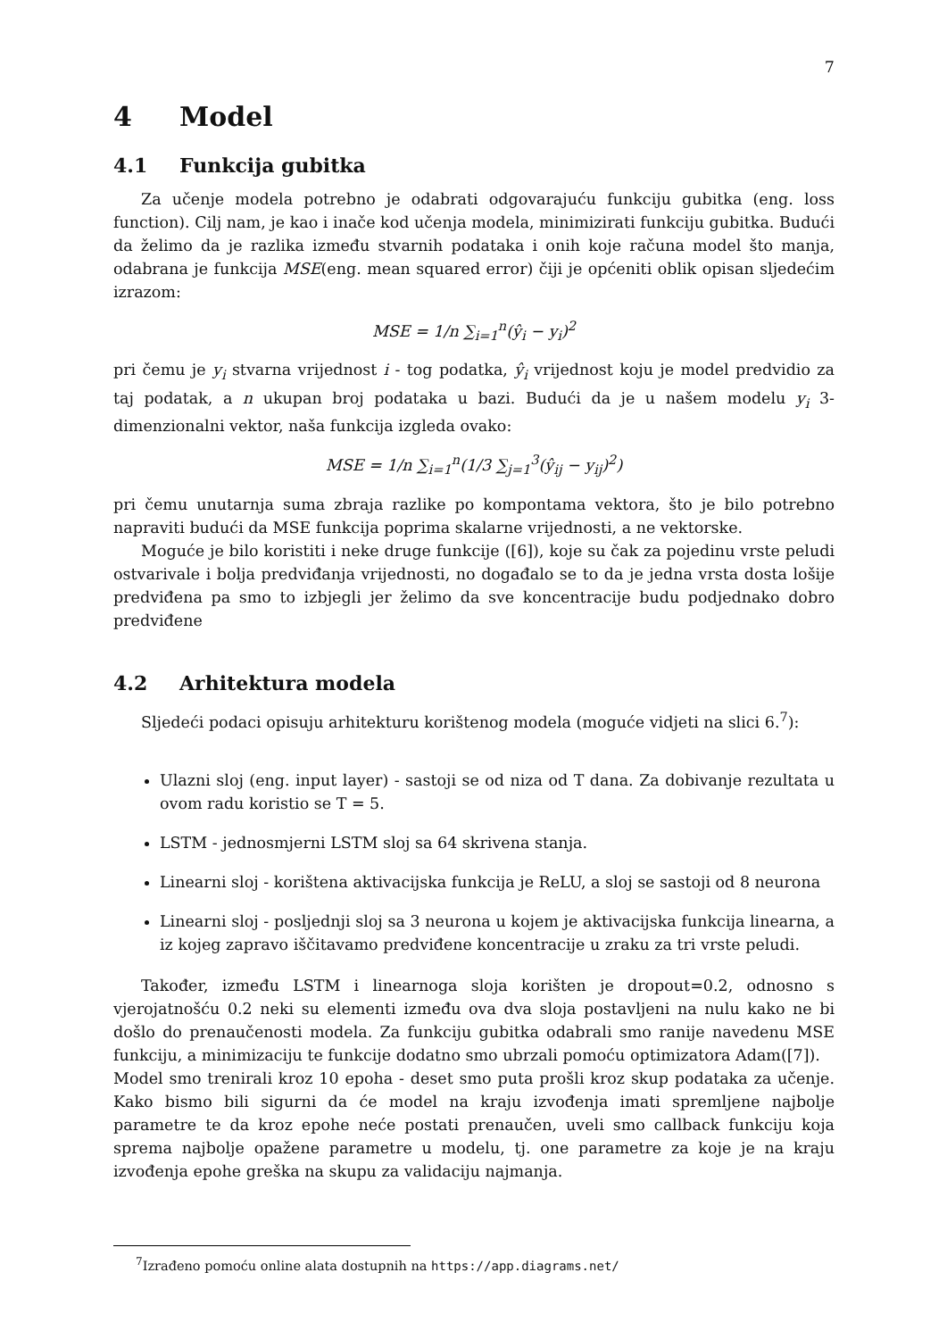7
4 Model
4.1 Funkcija gubitka
Za učenje modela potrebno je odabrati odgovarajuću funkciju gubitka (eng. loss function). Cilj nam, je kao i inače kod učenja modela, minimizirati funkciju gubitka. Budući da želimo da je razlika između stvarnih podataka i onih koje računa model što manja, odabrana je funkcija MSE(eng. mean squared error) čiji je općeniti oblik opisan sljedećim izrazom:
MSE = 1/n ∑<sub>i=1</sub><sup>n</sup>(ŷ<sub>i</sub> − y<sub>i</sub>)<sup>2</sup>
pri čemu je y<sub>i</sub> stvarna vrijednost i - tog podatka, ŷ<sub>i</sub> vrijednost koju je model predvidio za taj podatak, a n ukupan broj podataka u bazi. Budući da je u našem modelu y<sub>i</sub> 3-dimenzionalni vektor, naša funkcija izgleda ovako:
MSE = 1/n ∑<sub>i=1</sub><sup>n</sup>(1/3 ∑<sub>j=1</sub><sup>3</sup>(ŷ<sub>ij</sub> − y<sub>ij</sub>)<sup>2</sup>)
pri čemu unutarnja suma zbraja razlike po kompontama vektora, što je bilo potrebno napraviti budući da MSE funkcija poprima skalarne vrijednosti, a ne vektorske.
Moguće je bilo koristiti i neke druge funkcije ([6]), koje su čak za pojedinu vrste peludi ostvarivale i bolja predviđanja vrijednosti, no događalo se to da je jedna vrsta dosta lošije predviđena pa smo to izbjegli jer želimo da sve koncentracije budu podjednako dobro predviđene
4.2 Arhitektura modela
Sljedeći podaci opisuju arhitekturu korištenog modela (moguće vidjeti na slici 6.<sup>7</sup>):
Ulazni sloj (eng. input layer) - sastoji se od niza od T dana. Za dobivanje rezultata u ovom radu koristio se T = 5.
LSTM - jednosmjerni LSTM sloj sa 64 skrivena stanja.
Linearni sloj - korištena aktivacijska funkcija je ReLU, a sloj se sastoji od 8 neurona
Linearni sloj - posljednji sloj sa 3 neurona u kojem je aktivacijska funkcija linearna, a iz kojeg zapravo iščitavamo predviđene koncentracije u zraku za tri vrste peludi.
Također, između LSTM i linearnoga sloja korišten je dropout=0.2, odnosno s vjerojatnošću 0.2 neki su elementi između ova dva sloja postavljeni na nulu kako ne bi došlo do prenaučenosti modela. Za funkciju gubitka odabrali smo ranije navedenu MSE funkciju, a minimizaciju te funkcije dodatno smo ubrzali pomoću optimizatora Adam([7]).
Model smo trenirali kroz 10 epoha - deset smo puta prošli kroz skup podataka za učenje. Kako bismo bili sigurni da će model na kraju izvođenja imati spremljene najbolje parametre te da kroz epohe neće postati prenaučen, uveli smo callback funkciju koja sprema najbolje opažene parametre u modelu, tj. one parametre za koje je na kraju izvođenja epohe greška na skupu za validaciju najmanja.
<sup>7</sup> Izrađeno pomoću online alata dostupnih na https://app.diagrams.net/